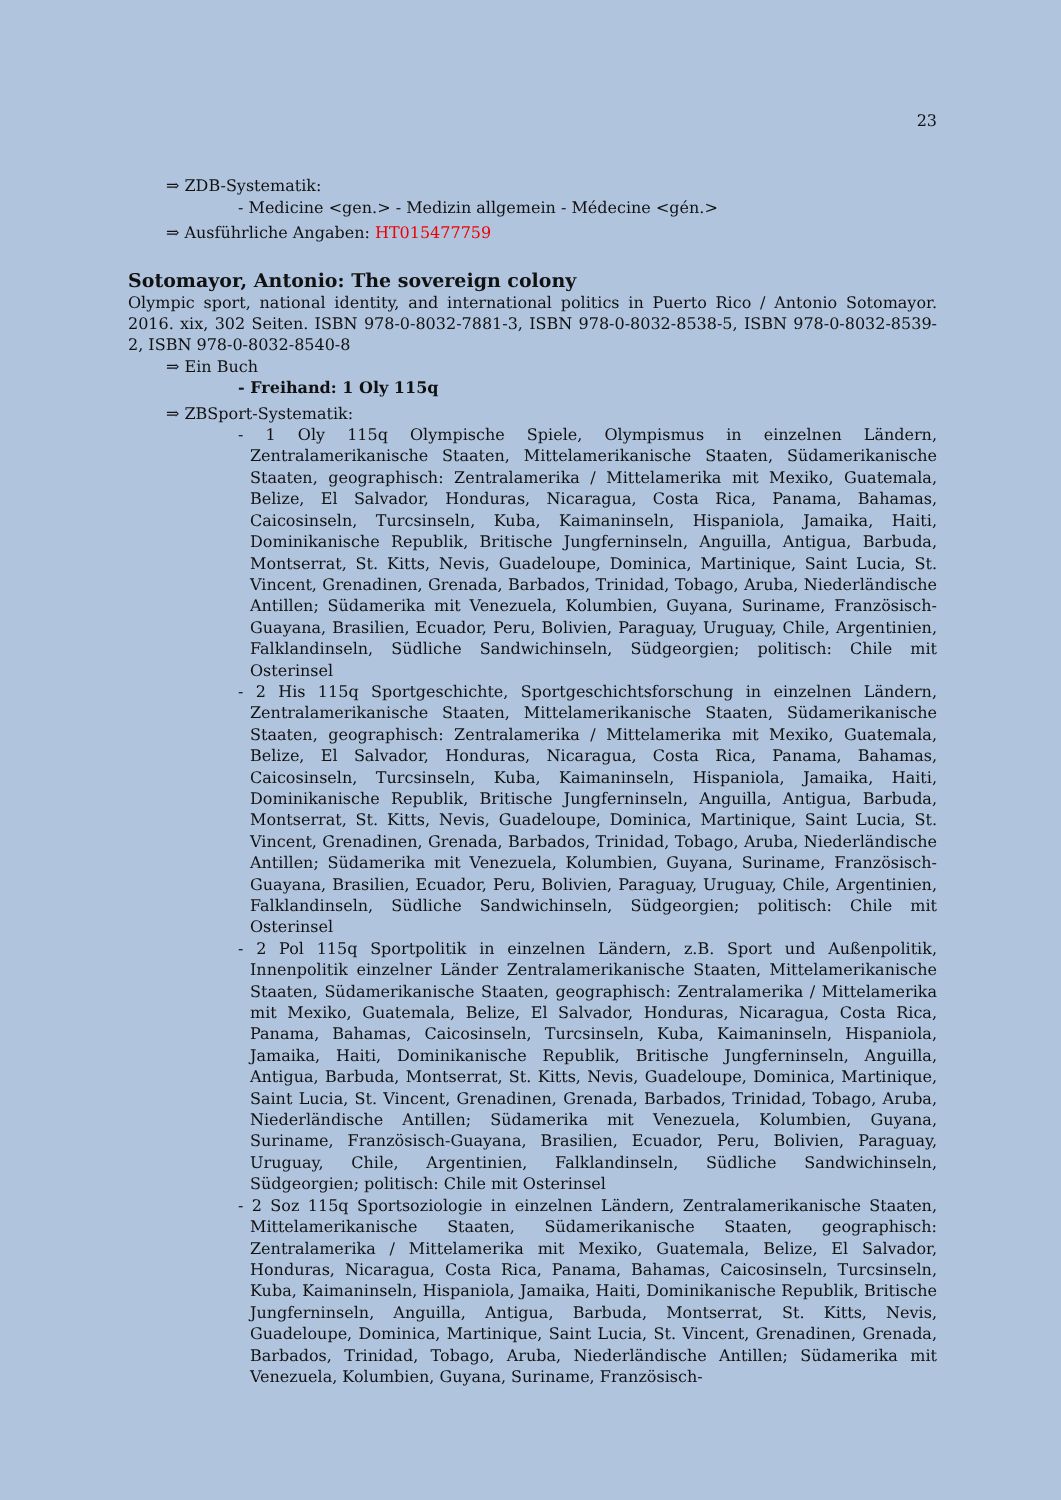23
⇒ ZDB-Systematik:
- Medicine <gen.> - Medizin allgemein - Médecine <gén.>
⇒ Ausführliche Angaben: HT015477759
Sotomayor, Antonio: The sovereign colony
Olympic sport, national identity, and international politics in Puerto Rico / Antonio Sotomayor. 2016. xix, 302 Seiten. ISBN 978-0-8032-7881-3, ISBN 978-0-8032-8538-5, ISBN 978-0-8032-8539-2, ISBN 978-0-8032-8540-8
⇒ Ein Buch
- Freihand: 1 Oly 115q
⇒ ZBSport-Systematik:
- 1 Oly 115q Olympische Spiele, Olympismus in einzelnen Ländern, Zentralamerikanische Staaten, Mittelamerikanische Staaten, Südamerikanische Staaten, geographisch: Zentralamerika / Mittelamerika mit Mexiko, Guatemala, Belize, El Salvador, Honduras, Nicaragua, Costa Rica, Panama, Bahamas, Caicosinseln, Turcsinseln, Kuba, Kaimaninseln, Hispaniola, Jamaika, Haiti, Dominikanische Republik, Britische Jungferninseln, Anguilla, Antigua, Barbuda, Montserrat, St. Kitts, Nevis, Guadeloupe, Dominica, Martinique, Saint Lucia, St. Vincent, Grenadinen, Grenada, Barbados, Trinidad, Tobago, Aruba, Niederländische Antillen; Südamerika mit Venezuela, Kolumbien, Guyana, Suriname, Französisch-Guayana, Brasilien, Ecuador, Peru, Bolivien, Paraguay, Uruguay, Chile, Argentinien, Falklandinseln, Südliche Sandwichinseln, Südgeorgien; politisch: Chile mit Osterinsel
- 2 His 115q Sportgeschichte, Sportgeschichtsforschung in einzelnen Ländern, Zentralamerikanische Staaten, Mittelamerikanische Staaten, Südamerikanische Staaten, geographisch: Zentralamerika / Mittelamerika mit Mexiko, Guatemala, Belize, El Salvador, Honduras, Nicaragua, Costa Rica, Panama, Bahamas, Caicosinseln, Turcsinseln, Kuba, Kaimaninseln, Hispaniola, Jamaika, Haiti, Dominikanische Republik, Britische Jungferninseln, Anguilla, Antigua, Barbuda, Montserrat, St. Kitts, Nevis, Guadeloupe, Dominica, Martinique, Saint Lucia, St. Vincent, Grenadinen, Grenada, Barbados, Trinidad, Tobago, Aruba, Niederländische Antillen; Südamerika mit Venezuela, Kolumbien, Guyana, Suriname, Französisch-Guayana, Brasilien, Ecuador, Peru, Bolivien, Paraguay, Uruguay, Chile, Argentinien, Falklandinseln, Südliche Sandwichinseln, Südgeorgien; politisch: Chile mit Osterinsel
- 2 Pol 115q Sportpolitik in einzelnen Ländern, z.B. Sport und Außenpolitik, Innenpolitik einzelner Länder Zentralamerikanische Staaten, Mittelamerikanische Staaten, Südamerikanische Staaten, geographisch: Zentralamerika / Mittelamerika mit Mexiko, Guatemala, Belize, El Salvador, Honduras, Nicaragua, Costa Rica, Panama, Bahamas, Caicosinseln, Turcsinseln, Kuba, Kaimaninseln, Hispaniola, Jamaika, Haiti, Dominikanische Republik, Britische Jungferninseln, Anguilla, Antigua, Barbuda, Montserrat, St. Kitts, Nevis, Guadeloupe, Dominica, Martinique, Saint Lucia, St. Vincent, Grenadinen, Grenada, Barbados, Trinidad, Tobago, Aruba, Niederländische Antillen; Südamerika mit Venezuela, Kolumbien, Guyana, Suriname, Französisch-Guayana, Brasilien, Ecuador, Peru, Bolivien, Paraguay, Uruguay, Chile, Argentinien, Falklandinseln, Südliche Sandwichinseln, Südgeorgien; politisch: Chile mit Osterinsel
- 2 Soz 115q Sportsoziologie in einzelnen Ländern, Zentralamerikanische Staaten, Mittelamerikanische Staaten, Südamerikanische Staaten, geographisch: Zentralamerika / Mittelamerika mit Mexiko, Guatemala, Belize, El Salvador, Honduras, Nicaragua, Costa Rica, Panama, Bahamas, Caicosinseln, Turcsinseln, Kuba, Kaimaninseln, Hispaniola, Jamaika, Haiti, Dominikanische Republik, Britische Jungferninseln, Anguilla, Antigua, Barbuda, Montserrat, St. Kitts, Nevis, Guadeloupe, Dominica, Martinique, Saint Lucia, St. Vincent, Grenadinen, Grenada, Barbados, Trinidad, Tobago, Aruba, Niederländische Antillen; Südamerika mit Venezuela, Kolumbien, Guyana, Suriname, Französisch-